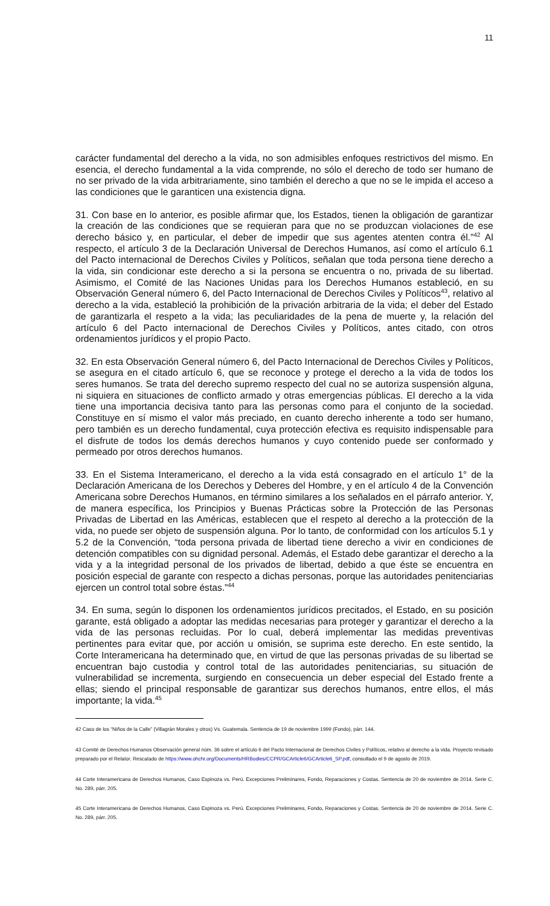11
carácter fundamental del derecho a la vida, no son admisibles enfoques restrictivos del mismo. En esencia, el derecho fundamental a la vida comprende, no sólo el derecho de todo ser humano de no ser privado de la vida arbitrariamente, sino también el derecho a que no se le impida el acceso a las condiciones que le garanticen una existencia digna.
31. Con base en lo anterior, es posible afirmar que, los Estados, tienen la obligación de garantizar la creación de las condiciones que se requieran para que no se produzcan violaciones de ese derecho básico y, en particular, el deber de impedir que sus agentes atenten contra él.”<sup>42</sup> Al respecto, el artículo 3 de la Declaración Universal de Derechos Humanos, así como el artículo 6.1 del Pacto internacional de Derechos Civiles y Políticos, señalan que toda persona tiene derecho a la vida, sin condicionar este derecho a si la persona se encuentra o no, privada de su libertad. Asimismo, el Comité de las Naciones Unidas para los Derechos Humanos estableció, en su Observación General número 6, del Pacto Internacional de Derechos Civiles y Políticos<sup>43</sup>, relativo al derecho a la vida, estableció la prohibición de la privación arbitraria de la vida; el deber del Estado de garantizarla el respeto a la vida; las peculiaridades de la pena de muerte y, la relación del artículo 6 del Pacto internacional de Derechos Civiles y Políticos, antes citado, con otros ordenamientos jurídicos y el propio Pacto.
32. En esta Observación General número 6, del Pacto Internacional de Derechos Civiles y Políticos, se asegura en el citado artículo 6, que se reconoce y protege el derecho a la vida de todos los seres humanos. Se trata del derecho supremo respecto del cual no se autoriza suspensión alguna, ni siquiera en situaciones de conflicto armado y otras emergencias públicas. El derecho a la vida tiene una importancia decisiva tanto para las personas como para el conjunto de la sociedad. Constituye en sí mismo el valor más preciado, en cuanto derecho inherente a todo ser humano, pero también es un derecho fundamental, cuya protección efectiva es requisito indispensable para el disfrute de todos los demás derechos humanos y cuyo contenido puede ser conformado y permeado por otros derechos humanos.
33. En el Sistema Interamericano, el derecho a la vida está consagrado en el artículo 1° de la Declaración Americana de los Derechos y Deberes del Hombre, y en el artículo 4 de la Convención Americana sobre Derechos Humanos, en término similares a los señalados en el párrafo anterior. Y, de manera específica, los Principios y Buenas Prácticas sobre la Protección de las Personas Privadas de Libertad en las Américas, establecen que el respeto al derecho a la protección de la vida, no puede ser objeto de suspensión alguna. Por lo tanto, de conformidad con los artículos 5.1 y 5.2 de la Convención, “toda persona privada de libertad tiene derecho a vivir en condiciones de detención compatibles con su dignidad personal. Además, el Estado debe garantizar el derecho a la vida y a la integridad personal de los privados de libertad, debido a que éste se encuentra en posición especial de garante con respecto a dichas personas, porque las autoridades penitenciarias ejercen un control total sobre éstas.”<sup>44</sup>
34. En suma, según lo disponen los ordenamientos jurídicos precitados, el Estado, en su posición garante, está obligado a adoptar las medidas necesarias para proteger y garantizar el derecho a la vida de las personas recluidas. Por lo cual, deberá implementar las medidas preventivas pertinentes para evitar que, por acción u omisión, se suprima este derecho. En este sentido, la Corte Interamericana ha determinado que, en virtud de que las personas privadas de su libertad se encuentran bajo custodia y control total de las autoridades penitenciarias, su situación de vulnerabilidad se incrementa, surgiendo en consecuencia un deber especial del Estado frente a ellas; siendo el principal responsable de garantizar sus derechos humanos, entre ellos, el más importante; la vida.<sup>45</sup>
42 Caso de los “Niños de la Calle” (Villagrán Morales y otros) Vs. Guatemala. Sentencia de 19 de noviembre 1999 (Fondo), párr. 144.
43 Comité de Derechos Humanos Observación general núm. 36 sobre el artículo 6 del Pacto Internacional de Derechos Civiles y Políticos, relativo al derecho a la vida. Proyecto revisado preparado por el Relator. Rescatado de https://www.ohchr.org/Documents/HRBodies/CCPR/GCArticle6/GCArticle6_SP.pdf, consultado el 9 de agosto de 2019.
44 Corte Interamericana de Derechos Humanos, Caso Espinoza vs. Perú. Excepciones Preliminares, Fondo, Reparaciones y Costas. Sentencia de 20 de noviembre de 2014. Serie C. No. 289, párr. 205.
45 Corte Interamericana de Derechos Humanos, Caso Espinoza vs. Perú. Excepciones Preliminares, Fondo, Reparaciones y Costas. Sentencia de 20 de noviembre de 2014. Serie C. No. 289, párr. 205.